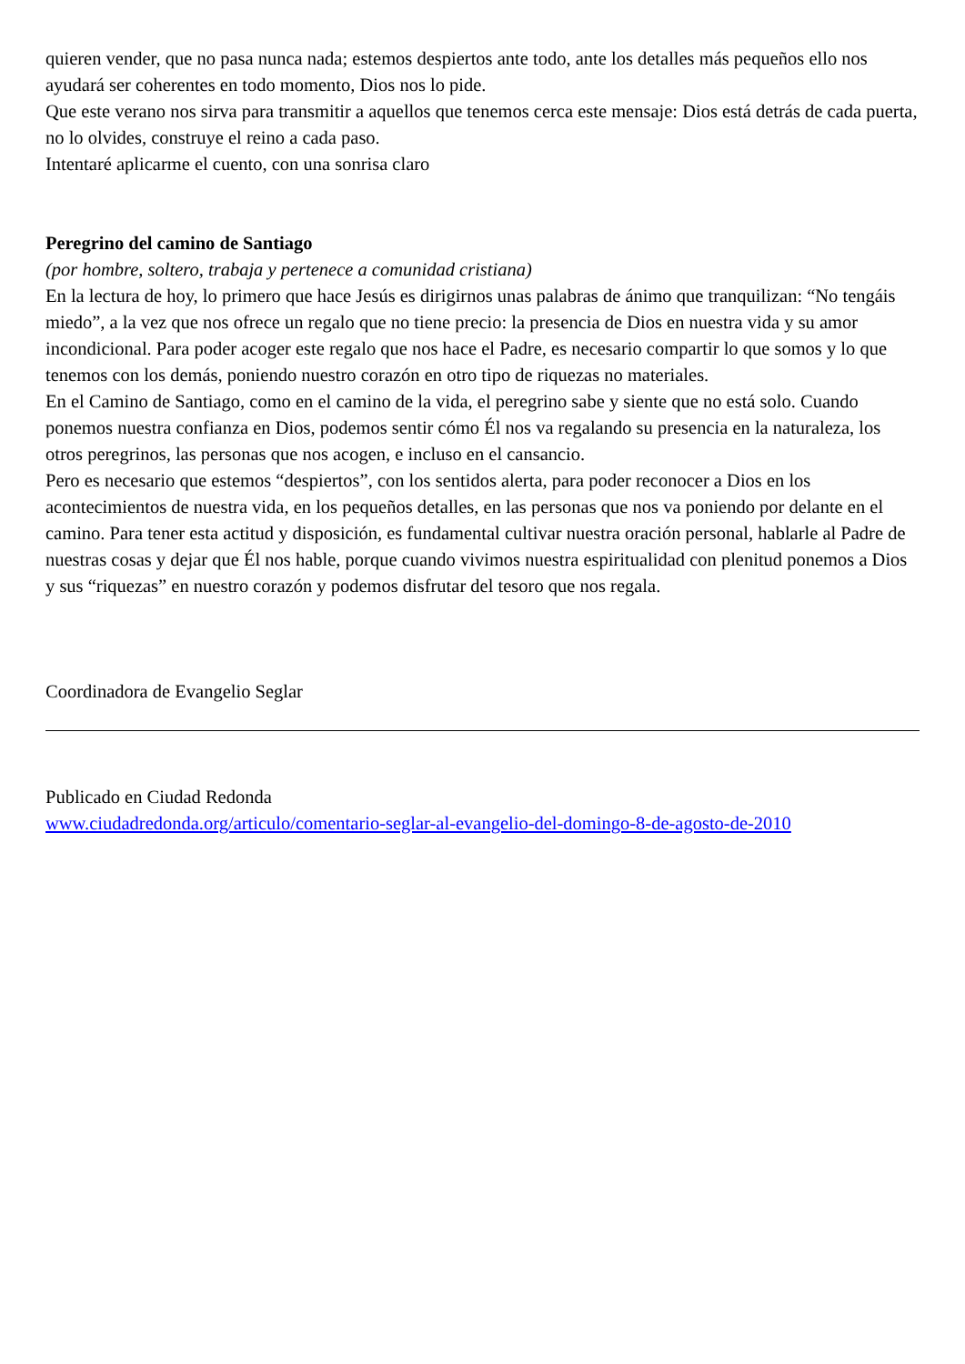quieren vender, que no pasa nunca nada; estemos despiertos ante todo, ante los detalles más pequeños ello nos ayudará ser coherentes en todo momento, Dios nos lo pide.
Que este verano nos sirva para transmitir a aquellos que tenemos cerca este mensaje: Dios está detrás de cada puerta, no lo olvides, construye el reino a cada paso.
Intentaré aplicarme el cuento, con una sonrisa claro
Peregrino del camino de Santiago
(por hombre, soltero, trabaja y pertenece a comunidad cristiana)
En la lectura de hoy, lo primero que hace Jesús es dirigirnos unas palabras de ánimo que tranquilizan: “No tengáis miedo”, a la vez que nos ofrece un regalo que no tiene precio: la presencia de Dios en nuestra vida y su amor incondicional. Para poder acoger este regalo que nos hace el Padre, es necesario compartir lo que somos y lo que tenemos con los demás, poniendo nuestro corazón en otro tipo de riquezas no materiales.
En el Camino de Santiago, como en el camino de la vida, el peregrino sabe y siente que no está solo. Cuando ponemos nuestra confianza en Dios, podemos sentir cómo Él nos va regalando su presencia en la naturaleza, los otros peregrinos, las personas que nos acogen, e incluso en el cansancio.
Pero es necesario que estemos “despiertos”, con los sentidos alerta, para poder reconocer a Dios en los acontecimientos de nuestra vida, en los pequeños detalles, en las personas que nos va poniendo por delante en el camino. Para tener esta actitud y disposición, es fundamental cultivar nuestra oración personal, hablarle al Padre de nuestras cosas y dejar que Él nos hable, porque cuando vivimos nuestra espiritualidad con plenitud ponemos a Dios y sus “riquezas” en nuestro corazón y podemos disfrutar del tesoro que nos regala.
Coordinadora de Evangelio Seglar
Publicado en Ciudad Redonda
www.ciudadredonda.org/articulo/comentario-seglar-al-evangelio-del-domingo-8-de-agosto-de-2010